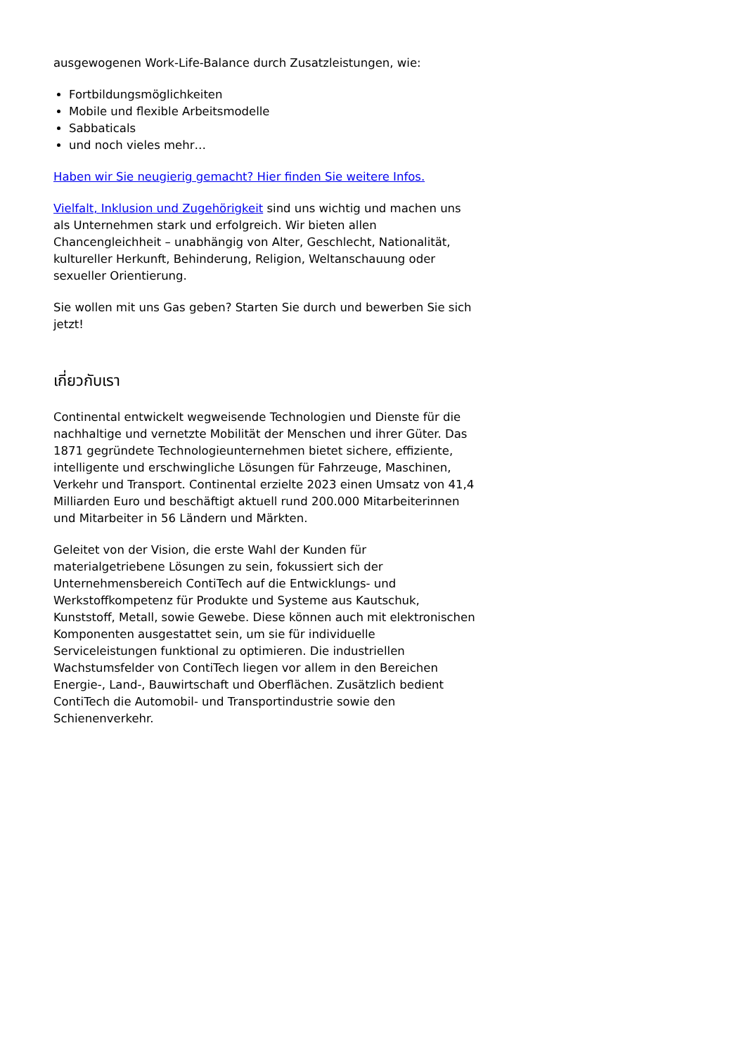ausgewogenen Work-Life-Balance durch Zusatzleistungen, wie:
Fortbildungsmöglichkeiten
Mobile und flexible Arbeitsmodelle
Sabbaticals
und noch vieles mehr…
Haben wir Sie neugierig gemacht? Hier finden Sie weitere Infos.
Vielfalt, Inklusion und Zugehörigkeit sind uns wichtig und machen uns als Unternehmen stark und erfolgreich. Wir bieten allen Chancengleichheit – unabhängig von Alter, Geschlecht, Nationalität, kultureller Herkunft, Behinderung, Religion, Weltanschauung oder sexueller Orientierung.
Sie wollen mit uns Gas geben? Starten Sie durch und bewerben Sie sich jetzt!
เกี่ยวกับเรา
Continental entwickelt wegweisende Technologien und Dienste für die nachhaltige und vernetzte Mobilität der Menschen und ihrer Güter. Das 1871 gegründete Technologieunternehmen bietet sichere, effiziente, intelligente und erschwingliche Lösungen für Fahrzeuge, Maschinen, Verkehr und Transport. Continental erzielte 2023 einen Umsatz von 41,4 Milliarden Euro und beschäftigt aktuell rund 200.000 Mitarbeiterinnen und Mitarbeiter in 56 Ländern und Märkten.
Geleitet von der Vision, die erste Wahl der Kunden für materialgetriebene Lösungen zu sein, fokussiert sich der Unternehmensbereich ContiTech auf die Entwicklungs- und Werkstoffkompetenz für Produkte und Systeme aus Kautschuk, Kunststoff, Metall, sowie Gewebe. Diese können auch mit elektronischen Komponenten ausgestattet sein, um sie für individuelle Serviceleistungen funktional zu optimieren. Die industriellen Wachstumsfelder von ContiTech liegen vor allem in den Bereichen Energie-, Land-, Bauwirtschaft und Oberflächen. Zusätzlich bedient ContiTech die Automobil- und Transportindustrie sowie den Schienenverkehr.